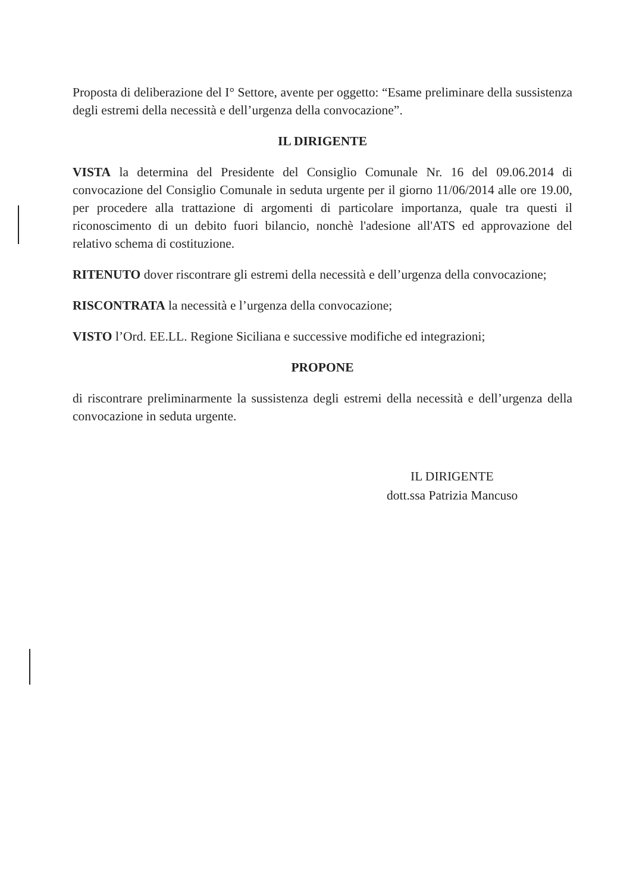Proposta di deliberazione del I° Settore, avente per oggetto: “Esame preliminare della sussistenza degli estremi della necessità e dell’urgenza della convocazione”.
IL DIRIGENTE
VISTA la determina del Presidente del Consiglio Comunale Nr. 16 del 09.06.2014 di convocazione del Consiglio Comunale in seduta urgente per il giorno 11/06/2014 alle ore 19.00, per procedere alla trattazione di argomenti di particolare importanza, quale tra questi il riconoscimento di un debito fuori bilancio, nonchè l'adesione all'ATS ed approvazione del relativo schema di costituzione.
RITENUTO dover riscontrare gli estremi della necessità e dell’urgenza della convocazione;
RISCONTRATA la necessità e l’urgenza della convocazione;
VISTO l’Ord. EE.LL. Regione Siciliana e successive modifiche ed integrazioni;
PROPONE
di riscontrare preliminarmente la sussistenza degli estremi della necessità e dell’urgenza della convocazione in seduta urgente.
IL DIRIGENTE
dott.ssa Patrizia Mancuso